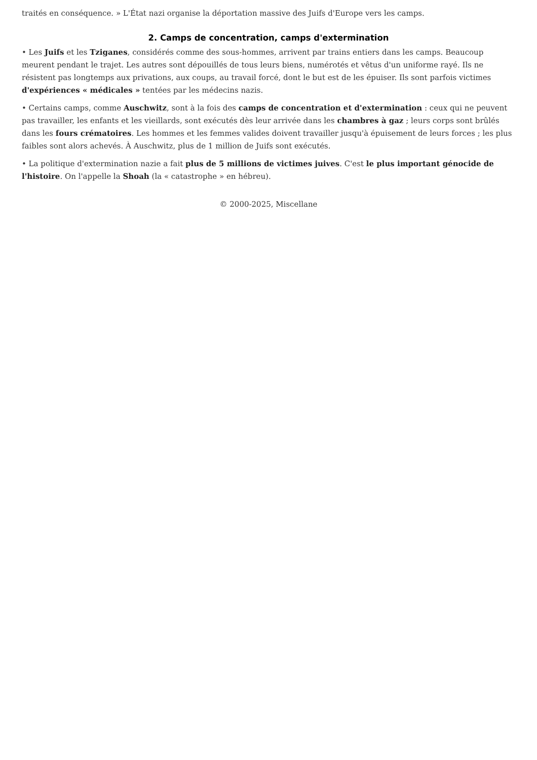traités en conséquence. » L'État nazi organise la déportation massive des Juifs d'Europe vers les camps.
2. Camps de concentration, camps d'extermination
• Les Juifs et les Tziganes, considérés comme des sous-hommes, arrivent par trains entiers dans les camps. Beaucoup meurent pendant le trajet. Les autres sont dépouillés de tous leurs biens, numérotés et vêtus d'un uniforme rayé. Ils ne résistent pas longtemps aux privations, aux coups, au travail forcé, dont le but est de les épuiser. Ils sont parfois victimes d'expériences « médicales » tentées par les médecins nazis.
• Certains camps, comme Auschwitz, sont à la fois des camps de concentration et d'extermination : ceux qui ne peuvent pas travailler, les enfants et les vieillards, sont exécutés dès leur arrivée dans les chambres à gaz ; leurs corps sont brûlés dans les fours crématoires. Les hommes et les femmes valides doivent travailler jusqu'à épuisement de leurs forces ; les plus faibles sont alors achevés. À Auschwitz, plus de 1 million de Juifs sont exécutés.
• La politique d'extermination nazie a fait plus de 5 millions de victimes juives. C'est le plus important génocide de l'histoire. On l'appelle la Shoah (la « catastrophe » en hébreu).
© 2000-2025, Miscellane